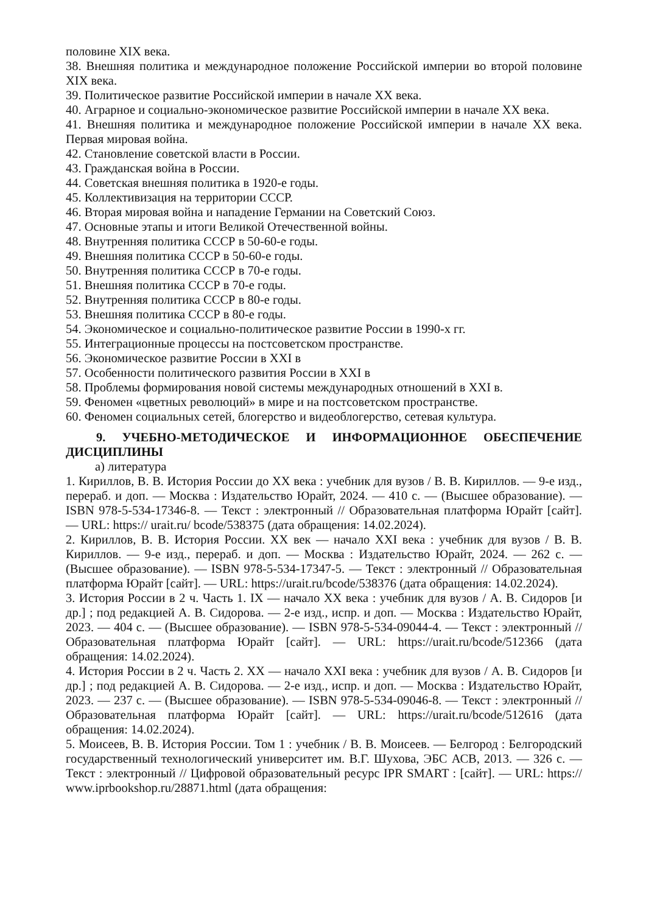половине XIX века.
38. Внешняя политика и международное положение Российской империи во второй половине XIX века.
39. Политическое развитие Российской империи в начале XX века.
40. Аграрное и социально-экономическое развитие Российской империи в начале XX века.
41. Внешняя политика и международное положение Российской империи в начале XX века. Первая мировая война.
42. Становление советской власти в России.
43. Гражданская война в России.
44. Советская внешняя политика в 1920-е годы.
45. Коллективизация на территории СССР.
46. Вторая мировая война и нападение Германии на Советский Союз.
47. Основные этапы и итоги Великой Отечественной войны.
48. Внутренняя политика СССР в 50-60-е годы.
49. Внешняя политика СССР в 50-60-е годы.
50. Внутренняя политика СССР в 70-е годы.
51. Внешняя политика СССР в 70-е годы.
52. Внутренняя политика СССР в 80-е годы.
53. Внешняя политика СССР в 80-е годы.
54. Экономическое и социально-политическое развитие России в 1990-х гг.
55. Интеграционные процессы на постсоветском пространстве.
56. Экономическое развитие России в XXI в
57. Особенности политического развития России в XXI в
58. Проблемы формирования новой системы международных отношений в XXI в.
59. Феномен «цветных революций» в мире и на постсоветском пространстве.
60. Феномен социальных сетей, блогерство и видеоблогерство, сетевая культура.
9. УЧЕБНО-МЕТОДИЧЕСКОЕ И ИНФОРМАЦИОННОЕ ОБЕСПЕЧЕНИЕ ДИСЦИПЛИНЫ
а) литература
1. Кириллов, В. В. История России до XX века : учебник для вузов / В. В. Кириллов. — 9-е изд., перераб. и доп. — Москва : Издательство Юрайт, 2024. — 410 с. — (Высшее образование). — ISBN 978-5-534-17346-8. — Текст : электронный // Образовательная платформа Юрайт [сайт]. — URL: https:// urait.ru/ bcode/538375 (дата обращения: 14.02.2024).
2. Кириллов, В. В. История России. XX век — начало XXI века : учебник для вузов / В. В. Кириллов. — 9-е изд., перераб. и доп. — Москва : Издательство Юрайт, 2024. — 262 с. — (Высшее образование). — ISBN 978-5-534-17347-5. — Текст : электронный // Образовательная платформа Юрайт [сайт]. — URL: https://urait.ru/bcode/538376 (дата обращения: 14.02.2024).
3. История России в 2 ч. Часть 1. IX — начало XX века : учебник для вузов / А. В. Сидоров [и др.] ; под редакцией А. В. Сидорова. — 2-е изд., испр. и доп. — Москва : Издательство Юрайт, 2023. — 404 с. — (Высшее образование). — ISBN 978-5-534-09044-4. — Текст : электронный // Образовательная платформа Юрайт [сайт]. — URL: https://urait.ru/bcode/512366 (дата обращения: 14.02.2024).
4. История России в 2 ч. Часть 2. XX — начало XXI века : учебник для вузов / А. В. Сидоров [и др.] ; под редакцией А. В. Сидорова. — 2-е изд., испр. и доп. — Москва : Издательство Юрайт, 2023. — 237 с. — (Высшее образование). — ISBN 978-5-534-09046-8. — Текст : электронный // Образовательная платформа Юрайт [сайт]. — URL: https://urait.ru/bcode/512616 (дата обращения: 14.02.2024).
5. Моисеев, В. В. История России. Том 1 : учебник / В. В. Моисеев. — Белгород : Белгородский государственный технологический университет им. В.Г. Шухова, ЭБС АСВ, 2013. — 326 c. — Текст : электронный // Цифровой образовательный ресурс IPR SMART : [сайт]. — URL: https:// www.iprbookshop.ru/28871.html (дата обращения: